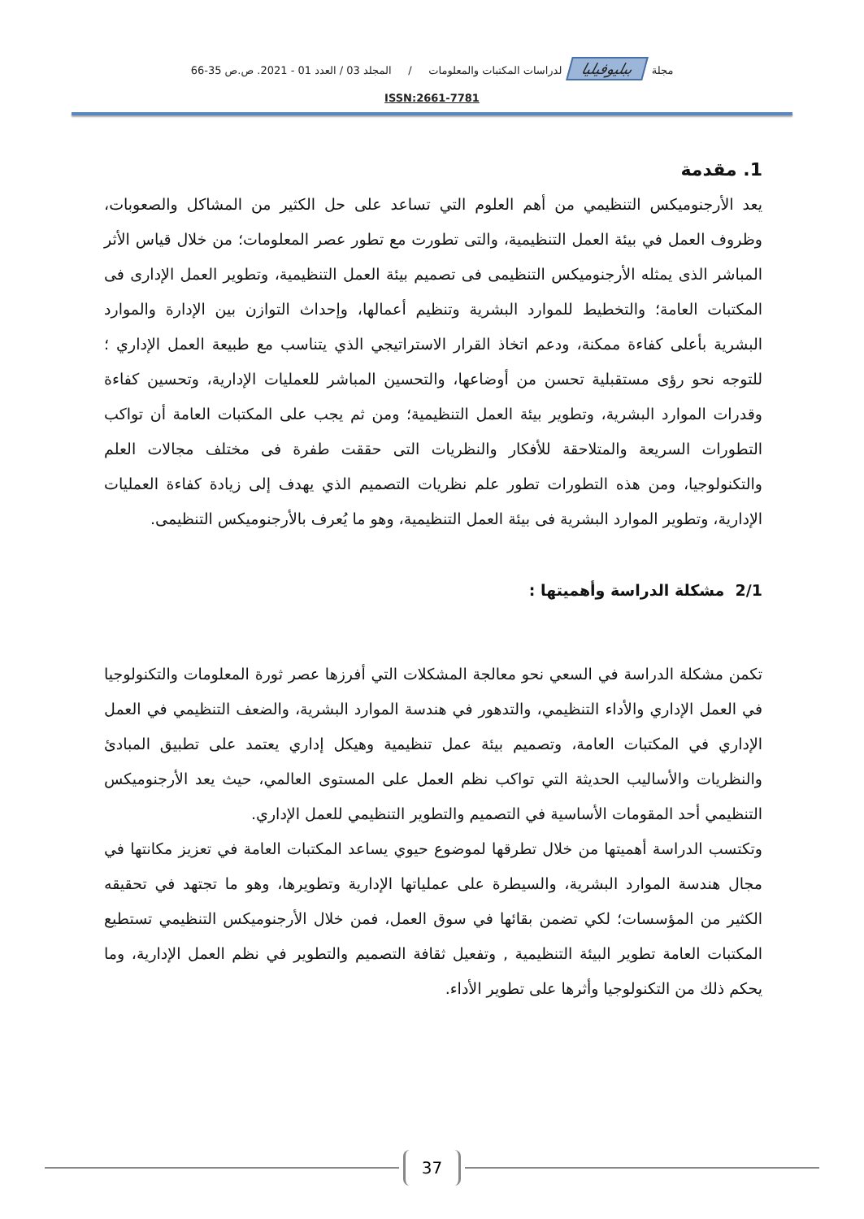مجلة ببليوفيليا لدراسات المكتبات والمعلومات / المجلد 03 / العدد 01 - 2021. ص.ص 35-66
ISSN:2661-7781
1. مقدمة
يعد الأرجنوميكس التنظيمي من أهم العلوم التي تساعد على حل الكثير من المشاكل والصعوبات، وظروف العمل في بيئة العمل التنظيمية، والتى تطورت مع تطور عصر المعلومات؛ من خلال قياس الأثر المباشر الذى يمثله الأرجنوميكس التنظيمى فى تصميم بيئة العمل التنظيمية، وتطوير العمل الإدارى فى المكتبات العامة؛ والتخطيط للموارد البشرية وتنظيم أعمالها، وإحداث التوازن بين الإدارة والموارد البشرية بأعلى كفاءة ممكنة، ودعم اتخاذ القرار الاستراتيجي الذي يتناسب مع طبيعة العمل الإداري ؛ للتوجه نحو رؤى مستقبلية تحسن من أوضاعها، والتحسين المباشر للعمليات الإدارية، وتحسين كفاءة وقدرات الموارد البشرية، وتطوير بيئة العمل التنظيمية؛ ومن ثم يجب على المكتبات العامة أن تواكب التطورات السريعة والمتلاحقة للأفكار والنظريات التى حققت طفرة فى مختلف مجالات العلم والتكنولوجيا، ومن هذه التطورات تطور علم نظريات التصميم الذي يهدف إلى زيادة كفاءة العمليات الإدارية، وتطوير الموارد البشرية فى بيئة العمل التنظيمية، وهو ما يُعرف بالأرجنوميكس التنظيمى.
2/1 مشكلة الدراسة وأهميتها :
تكمن مشكلة الدراسة في السعي نحو معالجة المشكلات التي أفرزها عصر ثورة المعلومات والتكنولوجيا في العمل الإداري والأداء التنظيمي، والتدهور في هندسة الموارد البشرية، والضعف التنظيمي في العمل الإداري في المكتبات العامة، وتصميم بيئة عمل تنظيمية وهيكل إداري يعتمد على تطبيق المبادئ والنظريات والأساليب الحديثة التي تواكب نظم العمل على المستوى العالمي، حيث يعد الأرجنوميكس التنظيمي أحد المقومات الأساسية في التصميم والتطوير التنظيمي للعمل الإداري.
وتكتسب الدراسة أهميتها من خلال تطرقها لموضوع حيوي يساعد المكتبات العامة في تعزيز مكانتها في مجال هندسة الموارد البشرية، والسيطرة على عملياتها الإدارية وتطويرها، وهو ما تجتهد في تحقيقه الكثير من المؤسسات؛ لكي تضمن بقائها في سوق العمل، فمن خلال الأرجنوميكس التنظيمي تستطيع المكتبات العامة تطوير البيئة التنظيمية , وتفعيل ثقافة التصميم والتطوير في نظم العمل الإدارية، وما يحكم ذلك من التكنولوجيا وأثرها على تطوير الأداء.
37